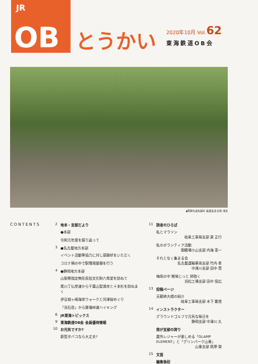JR
OB
とうかい
2020年10月 Vol.62
東海鉄道OB会
▲熊野古道馬越峠 東濃支部 安田 清美
CONTENTS 2 地本・支部だより
●本部
令和元年度を振り返って
3 ●名古屋地方本部
イベント活動等協力に対し感謝状をいただく
コロナ禍の中で駅環境整備を行う
4 ●静岡地方本部
山梨県指定無形民俗文化財六角堂を訪ねて
尾川丁仏参道から千葉山智満寺と十本杉を訪ねまく
伊豆城ヶ崎海岸ウォークと河津桜めぐり
「浜石岳」から薩埵峠道ハイキング
6 JR東海トピックス
9 東海鉄道OB会 会員優待情報
10 お元気ですか?
新型タバコなら大丈夫?
11 読者のひろば
私とマラソン
岐阜工事局支部 原 正行
私のボランティア活動
御殿場小山支部 内海 憲一
それとなく集まる会
名古屋運輸車両支部 竹内 孝
中津川支部 田中 寛
梅雨の中 雉鳩じっと 卵抱く
浜松工場支部 田中 保広
13 投稿ページ
天龍峡大橋の紹介
岐阜工事局支部 木下 繁信
14 インストラクター
グラウンドゴルフで元気な毎日を
静岡支部 中津川 久
我が支部の誇り
屋外レジャーが楽しめる「GLAMP ELEMENT」と「グリンパーク山東」
山東支部 筑摩 榮
15 文芸
編集後記